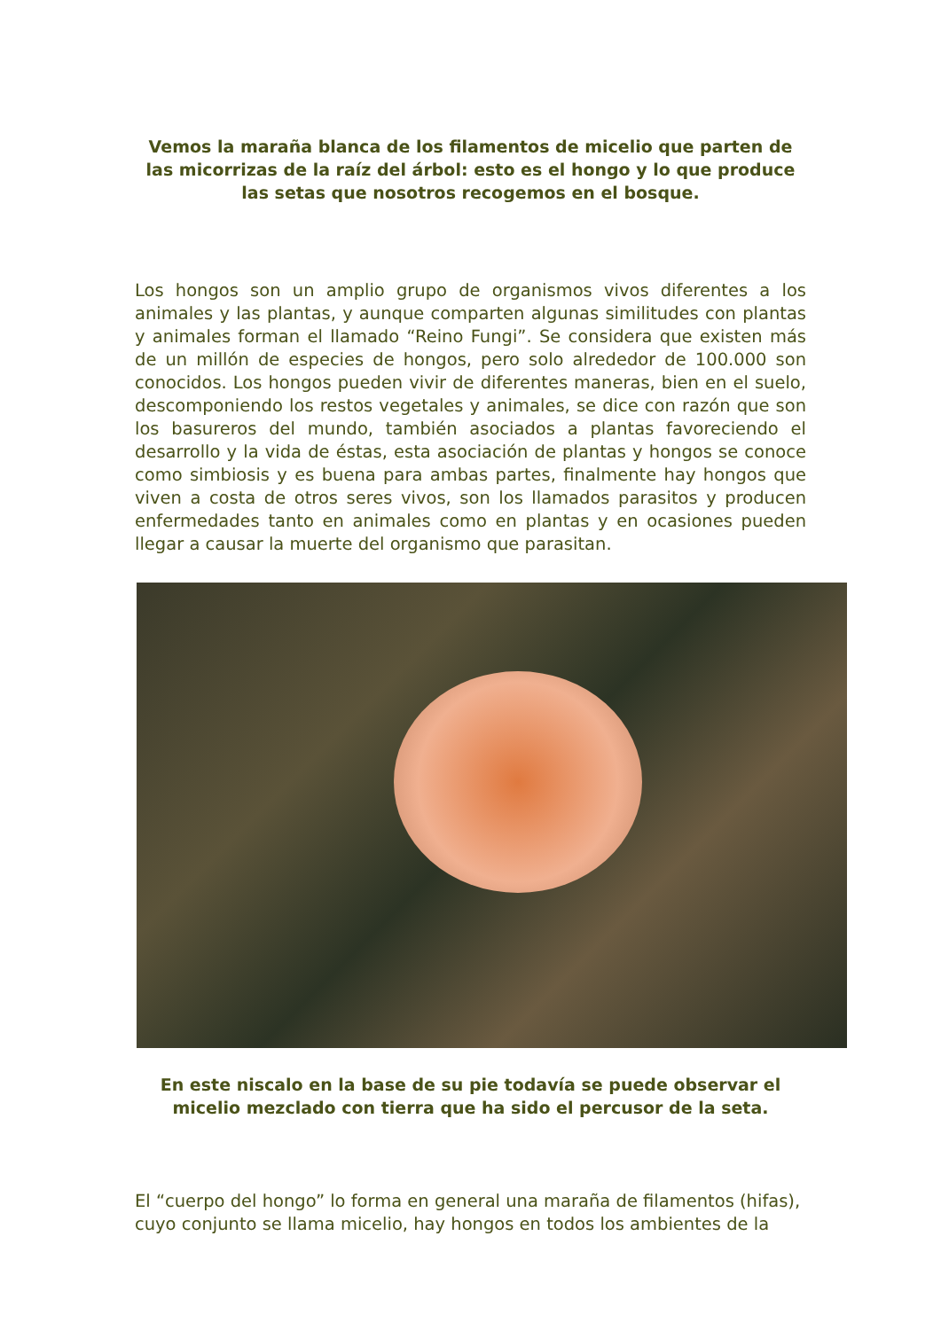Vemos la maraña blanca de los filamentos de micelio que parten de las micorrizas de la raíz del árbol: esto es el hongo y lo que produce las setas que nosotros recogemos en el bosque.
Los hongos son un amplio grupo de organismos vivos diferentes a los animales y las plantas, y aunque comparten algunas similitudes con plantas y animales forman el llamado “Reino Fungi”. Se considera que existen más de un millón de especies de hongos, pero solo alrededor de 100.000 son conocidos. Los hongos pueden vivir de diferentes maneras, bien en el suelo, descomponiendo los restos vegetales y animales, se dice con razón que son los basureros del mundo, también asociados a plantas favoreciendo el desarrollo y la vida de éstas, esta asociación de plantas y hongos se conoce como simbiosis y es buena para ambas partes, finalmente hay hongos que viven a costa de otros seres vivos, son los llamados parasitos y producen enfermedades tanto en animales como en plantas y en ocasiones pueden llegar a causar la muerte del organismo que parasitan.
En este niscalo en la base de su pie todavía se puede observar el micelio mezclado con tierra que ha sido el percusor de la seta.
El “cuerpo del hongo” lo forma en general una maraña de filamentos (hifas), cuyo conjunto se llama micelio, hay hongos en todos los ambientes de la